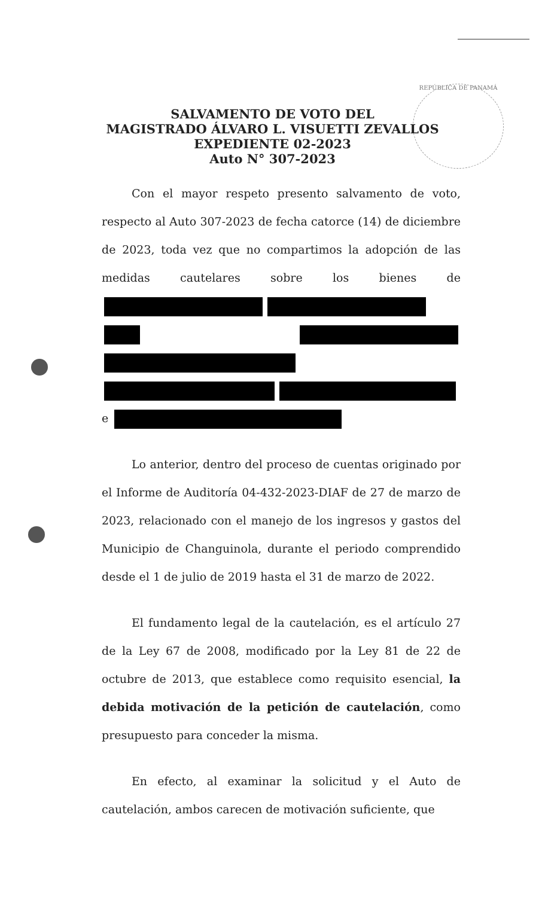REPÚBLICA DE PANAMÁ
SALVAMENTO DE VOTO DEL
MAGISTRADO ÁLVARO L. VISUETTI ZEVALLOS
EXPEDIENTE 02-2023
Auto N° 307-2023
Con el mayor respeto presento salvamento de voto, respecto al Auto 307-2023 de fecha catorce (14) de diciembre de 2023, toda vez que no compartimos la adopción de las medidas cautelares sobre los bienes de e
Lo anterior, dentro del proceso de cuentas originado por el Informe de Auditoría 04-432-2023-DIAF de 27 de marzo de 2023, relacionado con el manejo de los ingresos y gastos del Municipio de Changuinola, durante el periodo comprendido desde el 1 de julio de 2019 hasta el 31 de marzo de 2022.
El fundamento legal de la cautelación, es el artículo 27 de la Ley 67 de 2008, modificado por la Ley 81 de 22 de octubre de 2013, que establece como requisito esencial, la debida motivación de la petición de cautelación, como presupuesto para conceder la misma.
En efecto, al examinar la solicitud y el Auto de cautelación, ambos carecen de motivación suficiente, que